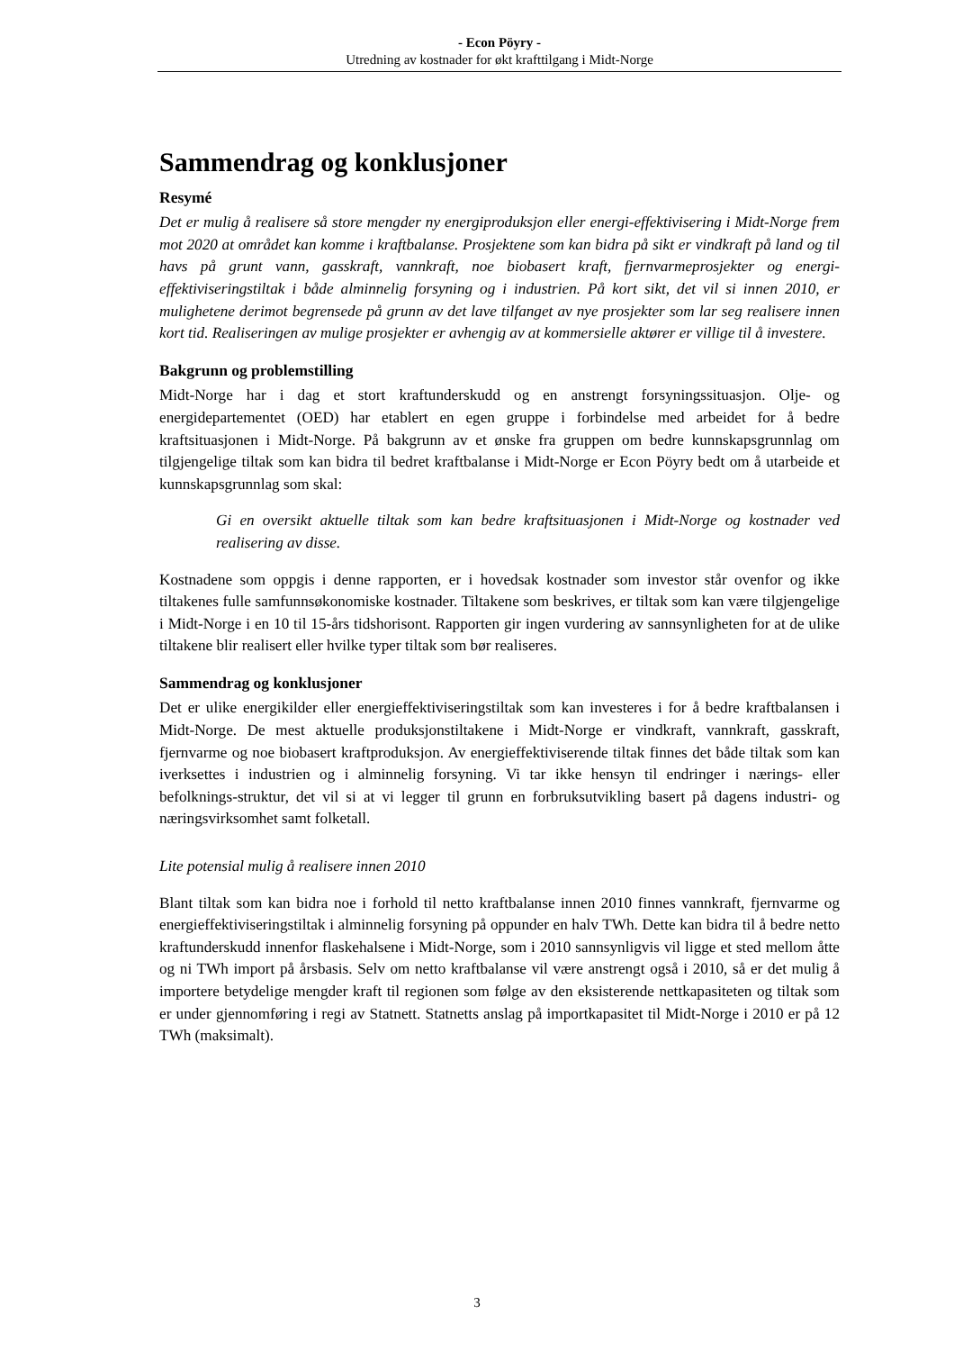- Econ Pöyry -
Utredning av kostnader for økt krafttilgang i Midt-Norge
Sammendrag og konklusjoner
Resymé
Det er mulig å realisere så store mengder ny energiproduksjon eller energi-effektivisering i Midt-Norge frem mot 2020 at området kan komme i kraftbalanse. Prosjektene som kan bidra på sikt er vindkraft på land og til havs på grunt vann, gasskraft, vannkraft, noe biobasert kraft, fjernvarmeprosjekter og energi-effektiviseringstiltak i både alminnelig forsyning og i industrien. På kort sikt, det vil si innen 2010, er mulighetene derimot begrensede på grunn av det lave tilfanget av nye prosjekter som lar seg realisere innen kort tid. Realiseringen av mulige prosjekter er avhengig av at kommersielle aktører er villige til å investere.
Bakgrunn og problemstilling
Midt-Norge har i dag et stort kraftunderskudd og en anstrengt forsyningssituasjon. Olje- og energidepartementet (OED) har etablert en egen gruppe i forbindelse med arbeidet for å bedre kraftsituasjonen i Midt-Norge. På bakgrunn av et ønske fra gruppen om bedre kunnskapsgrunnlag om tilgjengelige tiltak som kan bidra til bedret kraftbalanse i Midt-Norge er Econ Pöyry bedt om å utarbeide et kunnskapsgrunnlag som skal:
Gi en oversikt aktuelle tiltak som kan bedre kraftsituasjonen i Midt-Norge og kostnader ved realisering av disse.
Kostnadene som oppgis i denne rapporten, er i hovedsak kostnader som investor står ovenfor og ikke tiltakenes fulle samfunnsøkonomiske kostnader. Tiltakene som beskrives, er tiltak som kan være tilgjengelige i Midt-Norge i en 10 til 15-års tidshorisont. Rapporten gir ingen vurdering av sannsynligheten for at de ulike tiltakene blir realisert eller hvilke typer tiltak som bør realiseres.
Sammendrag og konklusjoner
Det er ulike energikilder eller energieffektiviseringstiltak som kan investeres i for å bedre kraftbalansen i Midt-Norge. De mest aktuelle produksjonstiltakene i Midt-Norge er vindkraft, vannkraft, gasskraft, fjernvarme og noe biobasert kraftproduksjon. Av energieffektiviserende tiltak finnes det både tiltak som kan iverksettes i industrien og i alminnelig forsyning. Vi tar ikke hensyn til endringer i nærings- eller befolknings-struktur, det vil si at vi legger til grunn en forbruksutvikling basert på dagens industri- og næringsvirksomhet samt folketall.
Lite potensial mulig å realisere innen 2010
Blant tiltak som kan bidra noe i forhold til netto kraftbalanse innen 2010 finnes vannkraft, fjernvarme og energieffektiviseringstiltak i alminnelig forsyning på oppunder en halv TWh. Dette kan bidra til å bedre netto kraftunderskudd innenfor flaskehalsene i Midt-Norge, som i 2010 sannsynligvis vil ligge et sted mellom åtte og ni TWh import på årsbasis. Selv om netto kraftbalanse vil være anstrengt også i 2010, så er det mulig å importere betydelige mengder kraft til regionen som følge av den eksisterende nettkapasiteten og tiltak som er under gjennomføring i regi av Statnett. Statnetts anslag på importkapasitet til Midt-Norge i 2010 er på 12 TWh (maksimalt).
3